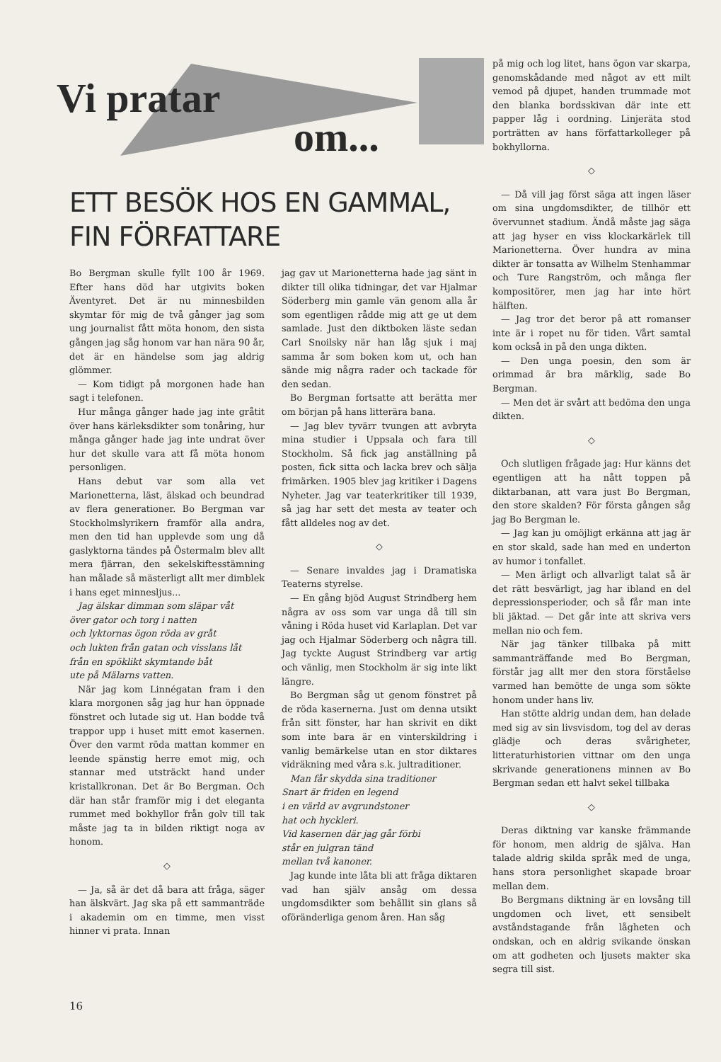Vi pratar
om...
på mig och log litet, hans ögon var skarpa, genomskådande med något av ett milt vemod på djupet, handen trummade mot den blanka bordsskivan där inte ett papper låg i oordning. Linjeräta stod porträtten av hans författarkolleger på bokhyllorna.
◇
— Då vill jag först säga att ingen läser om sina ungdomsdikter, de tillhör ett övervunnet stadium. Ändå måste jag säga att jag hyser en viss klockarkärlek till Marionetterna. Över hundra av mina dikter är tonsatta av Wilhelm Stenhammar och Ture Rangström, och många fler kompositörer, men jag har inte hört hälften.
— Jag tror det beror på att romanser inte är i ropet nu för tiden. Vårt samtal kom också in på den unga dikten.
— Den unga poesin, den som är orimmad är bra märklig, sade Bo Bergman.
— Men det är svårt att bedöma den unga dikten.
◇
Och slutligen frågade jag: Hur känns det egentligen att ha nått toppen på diktarbanan, att vara just Bo Bergman, den store skalden? För första gången såg jag Bo Bergman le.
— Jag kan ju omöjligt erkänna att jag är en stor skald, sade han med en underton av humor i tonfallet.
— Men ärligt och allvarligt talat så är det rätt besvärligt, jag har ibland en del depressionsperioder, och så får man inte bli jäktad. — Det går inte att skriva vers mellan nio och fem.
När jag tänker tillbaka på mitt sammanträffande med Bo Bergman, förstår jag allt mer den stora förståelse varmed han bemötte de unga som sökte honom under hans liv.
Han stötte aldrig undan dem, han delade med sig av sin livsvisdom, tog del av deras glädje och deras svårigheter, litteraturhistorien vittnar om den unga skrivande generationens minnen av Bo Bergman sedan ett halvt sekel tillbaka
◇
Deras diktning var kanske främmande för honom, men aldrig de själva. Han talade aldrig skilda språk med de unga, hans stora personlighet skapade broar mellan dem.
Bo Bergmans diktning är en lovsång till ungdomen och livet, ett sensibelt avståndstagande från lågheten och ondskan, och en aldrig svikande önskan om att godheten och ljusets makter ska segra till sist.
ETT BESÖK HOS EN GAMMAL,
FIN FÖRFATTARE
Bo Bergman skulle fyllt 100 år 1969. Efter hans död har utgivits boken Äventyret. Det är nu minnesbilden skymtar för mig de två gånger jag som ung journalist fått möta honom, den sista gången jag såg honom var han nära 90 år, det är en händelse som jag aldrig glömmer.
— Kom tidigt på morgonen hade han sagt i telefonen.
Hur många gånger hade jag inte gråtit över hans kärleksdikter som tonåring, hur många gånger hade jag inte undrat över hur det skulle vara att få möta honom personligen.
Hans debut var som alla vet Marionetterna, läst, älskad och beundrad av flera generationer. Bo Bergman var Stockholmslyrikern framför alla andra, men den tid han upplevde som ung då gaslyktorna tändes på Östermalm blev allt mera fjärran, den sekelskiftesstämning han målade så mästerligt allt mer dimblek i hans eget minnesljus...
Jag älskar dimman som släpar våt
över gator och torg i natten
och lyktornas ögon röda av gråt
och lukten från gatan och visslans låt
från en spöklikt skymtande båt
ute på Mälarns vatten.
När jag kom Linnégatan fram i den klara morgonen såg jag hur han öppnade fönstret och lutade sig ut. Han bodde två trappor upp i huset mitt emot kasernen. Över den varmt röda mattan kommer en leende spänstig herre emot mig, och stannar med utsträckt hand under kristallkronan. Det är Bo Bergman. Och där han står framför mig i det eleganta rummet med bokhyllor från golv till tak måste jag ta in bilden riktigt noga av honom.
◇
— Ja, så är det då bara att fråga, säger han älskvärt. Jag ska på ett sammanträde i akademin om en timme, men visst hinner vi prata. Innan
jag gav ut Marionetterna hade jag sänt in dikter till olika tidningar, det var Hjalmar Söderberg min gamle vän genom alla år som egentligen rådde mig att ge ut dem samlade. Just den diktboken läste sedan Carl Snoilsky när han låg sjuk i maj samma år som boken kom ut, och han sände mig några rader och tackade för den sedan.
Bo Bergman fortsatte att berätta mer om början på hans litterära bana.
— Jag blev tyvärr tvungen att avbryta mina studier i Uppsala och fara till Stockholm. Så fick jag anställning på posten, fick sitta och lacka brev och sälja frimärken. 1905 blev jag kritiker i Dagens Nyheter. Jag var teaterkritiker till 1939, så jag har sett det mesta av teater och fått alldeles nog av det.
◇
— Senare invaldes jag i Dramatiska Teaterns styrelse.
— En gång bjöd August Strindberg hem några av oss som var unga då till sin våning i Röda huset vid Karlaplan. Det var jag och Hjalmar Söderberg och några till. Jag tyckte August Strindberg var artig och vänlig, men Stockholm är sig inte likt längre.
Bo Bergman såg ut genom fönstret på de röda kasernerna. Just om denna utsikt från sitt fönster, har han skrivit en dikt som inte bara är en vinterskildring i vanlig bemärkelse utan en stor diktares vidräkning med våra s.k. jultraditioner.
Man får skydda sina traditioner
Snart är friden en legend
i en värld av avgrundstoner
hat och hyckleri.
Vid kasernen där jag går förbi
står en julgran tänd
mellan två kanoner.
Jag kunde inte låta bli att fråga diktaren vad han själv ansåg om dessa ungdomsdikter som behållit sin glans så oföränderliga genom åren. Han såg
16